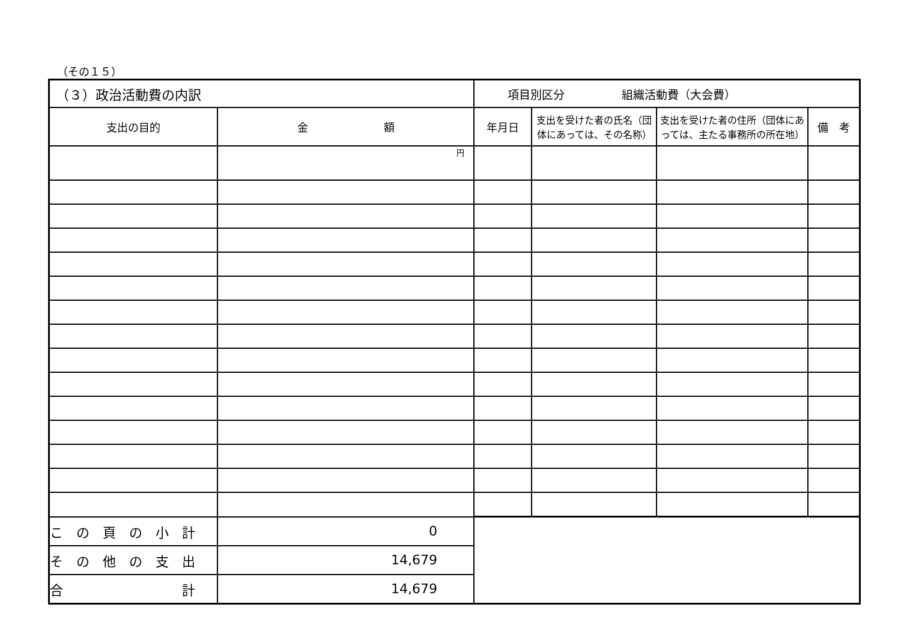（その１５）
| （３）政治活動費の内訳 | | 項目別区分 組織活動費（大会費） | | | |
| 支出の目的 | 金 額 | 年月日 | 支出を受けた者の氏名（団体にあっては、その名称） | 支出を受けた者の住所（団体にあっては、主たる事務所の所在地） | 備 考 |
| | 円 | | | | |
| こ の 頁 の 小 計 | 0 | | | | |
| そ の 他 の 支 出 | 14,679 | | | | |
| 合 計 | 14,679 | | | | |